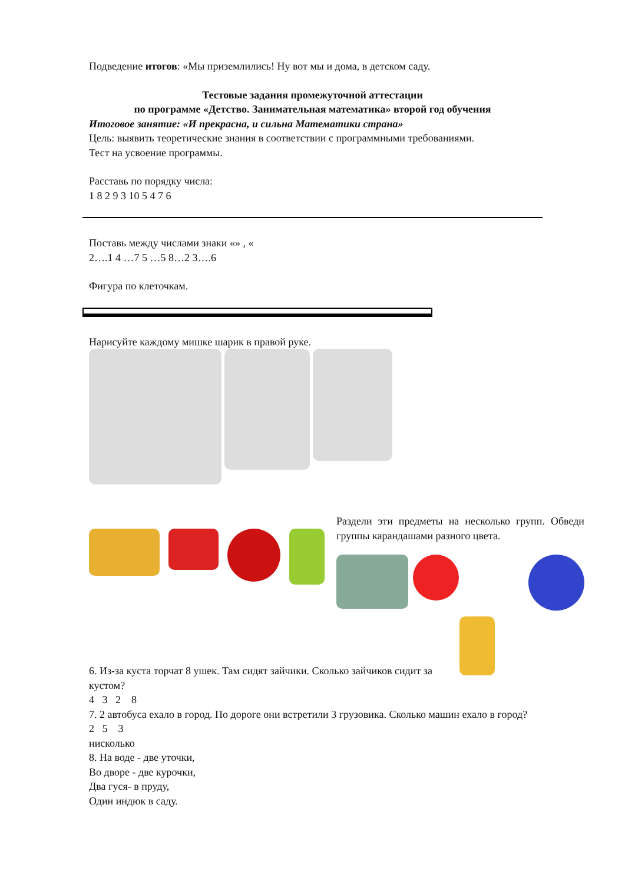Подведение итогов: «Мы приземлились! Ну вот мы и дома, в детском саду.
Тестовые задания промежуточной аттестации
по программе «Детство. Занимательная математика» второй год обучения
Итоговое занятие: «И прекрасна, и сильна Математики страна»
Цель: выявить теоретические знания в соответствии с программными требованиями.
Тест на усвоение программы.
Расставь по порядку числа:
1 8 2 9 3 10 5 4 7 6
Поставь между числами знаки «» , «
2….1 4 …7 5 …5 8…2 3….6
Фигура по клеточкам.
Нарисуйте каждому мишке шарик в правой руке.
Раздели эти предметы на несколько групп. Обведи группы карандашами разного цвета.
6. Из-за куста торчат 8 ушек. Там сидят зайчики. Сколько зайчиков сидит за кустом?
4 3 2 8
7. 2 автобуса ехало в город. По дороге они встретили 3 грузовика. Сколько машин ехало в город?
2 5 3
нисколько
8. На воде - две уточки,
Во дворе - две курочки,
Два гуся- в пруду,
Один индюк в саду.